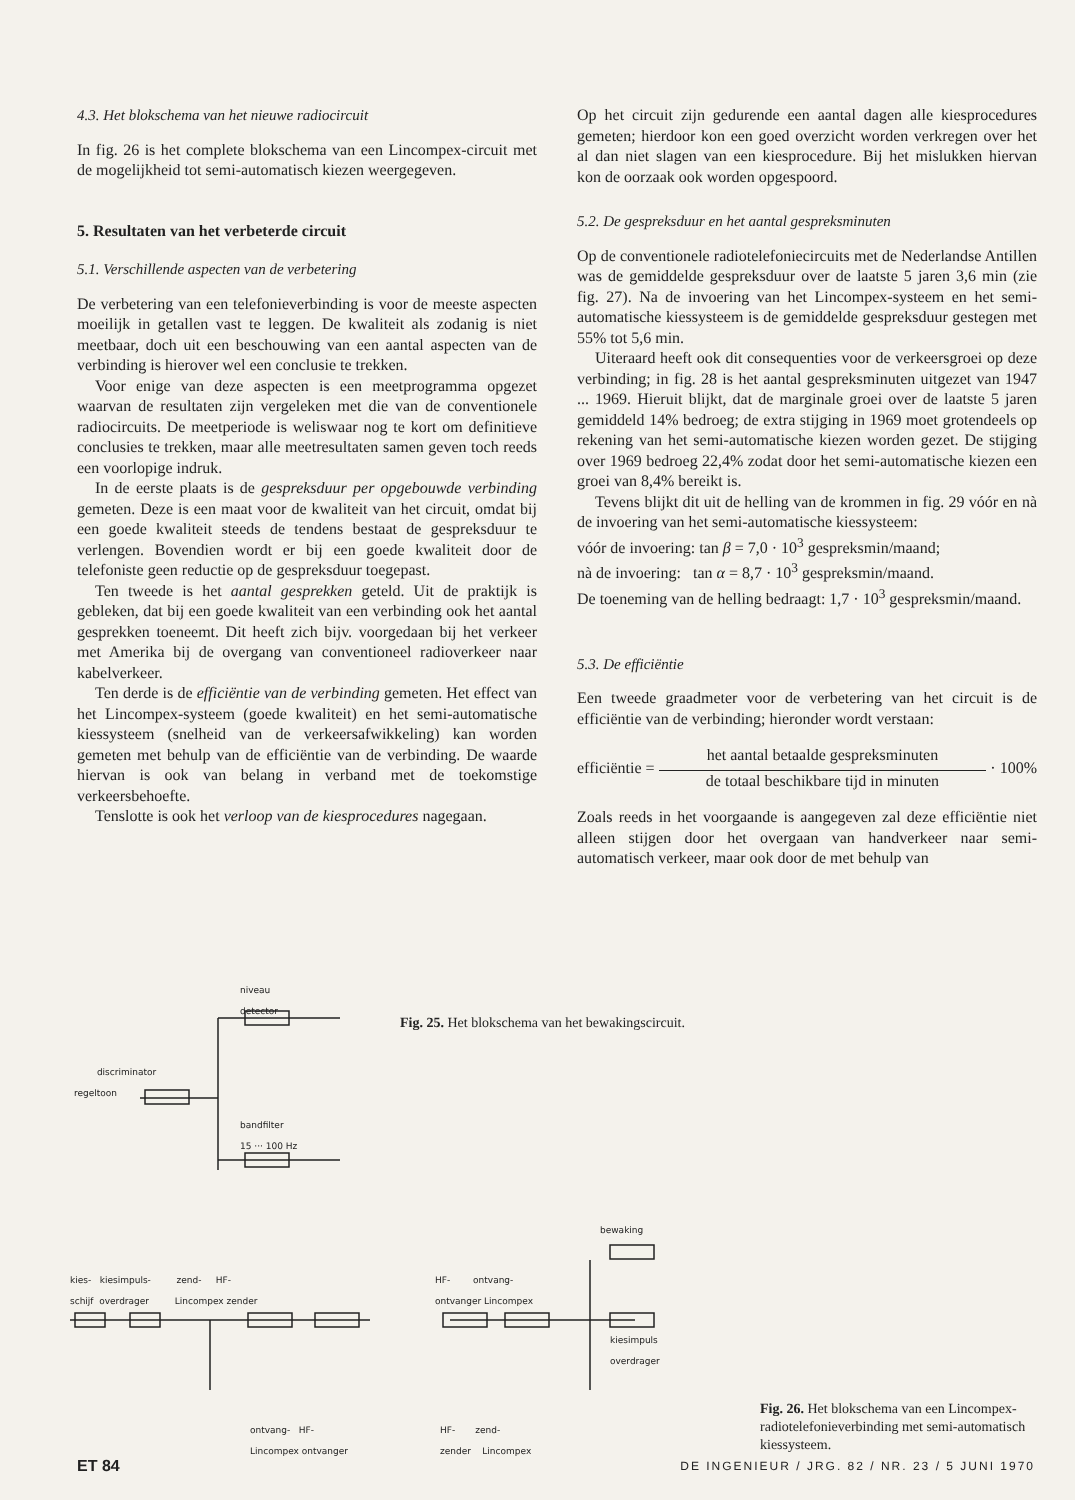4.3. Het blokschema van het nieuwe radiocircuit
In fig. 26 is het complete blokschema van een Lincompex-circuit met de mogelijkheid tot semi-automatisch kiezen weergegeven.
5. Resultaten van het verbeterde circuit
5.1. Verschillende aspecten van de verbetering
De verbetering van een telefonieverbinding is voor de meeste aspecten moeilijk in getallen vast te leggen. De kwaliteit als zodanig is niet meetbaar, doch uit een beschouwing van een aantal aspecten van de verbinding is hierover wel een conclusie te trekken.
Voor enige van deze aspecten is een meetprogramma opgezet waarvan de resultaten zijn vergeleken met die van de conventionele radiocircuits. De meetperiode is weliswaar nog te kort om definitieve conclusies te trekken, maar alle meetresultaten samen geven toch reeds een voorlopige indruk.
In de eerste plaats is de gespreksduur per opgebouwde verbinding gemeten. Deze is een maat voor de kwaliteit van het circuit, omdat bij een goede kwaliteit steeds de tendens bestaat de gespreksduur te verlengen. Bovendien wordt er bij een goede kwaliteit door de telefoniste geen reductie op de gespreksduur toegepast.
Ten tweede is het aantal gesprekken geteld. Uit de praktijk is gebleken, dat bij een goede kwaliteit van een verbinding ook het aantal gesprekken toeneemt. Dit heeft zich bijv. voorgedaan bij het verkeer met Amerika bij de overgang van conventioneel radioverkeer naar kabelverkeer.
Ten derde is de efficiëntie van de verbinding gemeten. Het effect van het Lincompex-systeem (goede kwaliteit) en het semi-automatische kiessysteem (snelheid van de verkeersafwikkeling) kan worden gemeten met behulp van de efficiëntie van de verbinding. De waarde hiervan is ook van belang in verband met de toekomstige verkeersbehoefte.
Tenslotte is ook het verloop van de kiesprocedures nagegaan.
Op het circuit zijn gedurende een aantal dagen alle kiesprocedures gemeten; hierdoor kon een goed overzicht worden verkregen over het al dan niet slagen van een kiesprocedure. Bij het mislukken hiervan kon de oorzaak ook worden opgespoord.
5.2. De gespreksduur en het aantal gespreksminuten
Op de conventionele radiotelefoniecircuits met de Nederlandse Antillen was de gemiddelde gespreksduur over de laatste 5 jaren 3,6 min (zie fig. 27). Na de invoering van het Lincompex-systeem en het semi-automatische kiessysteem is de gemiddelde gespreksduur gestegen met 55% tot 5,6 min.
Uiteraard heeft ook dit consequenties voor de verkeersgroei op deze verbinding; in fig. 28 is het aantal gespreksminuten uitgezet van 1947 ... 1969. Hieruit blijkt, dat de marginale groei over de laatste 5 jaren gemiddeld 14% bedroeg; de extra stijging in 1969 moet grotendeels op rekening van het semi-automatische kiezen worden gezet. De stijging over 1969 bedroeg 22,4% zodat door het semi-automatische kiezen een groei van 8,4% bereikt is.
Tevens blijkt dit uit de helling van de krommen in fig. 29 vóór en nà de invoering van het semi-automatische kiessysteem:
vóór de invoering: tan β = 7,0 · 10<sup>3</sup> gespreksmin/maand;
nà de invoering: tan α = 8,7 · 10<sup>3</sup> gespreksmin/maand.
De toeneming van de helling bedraagt: 1,7 · 10<sup>3</sup> gespreksmin/maand.
5.3. De efficiëntie
Een tweede graadmeter voor de verbetering van het circuit is de efficiëntie van de verbinding; hieronder wordt verstaan:
efficiëntie =
het aantal betaalde gespreksminuten
de totaal beschikbare tijd in minuten
· 100%
Zoals reeds in het voorgaande is aangegeven zal deze efficiëntie niet alleen stijgen door het overgaan van handverkeer naar semi-automatisch verkeer, maar ook door de met behulp van
niveau
detector
discriminator
regeltoon
bandfilter
15 ··· 100 Hz
Fig. 25. Het blokschema van het bewakingscircuit.
bewaking
kies- kiesimpuls- zend- HF-
schijf overdrager Lincompex zender
HF- ontvang-
ontvanger Lincompex
kiesimpuls
overdrager
Fig. 26. Het blokschema van een Lincompex-radiotelefonieverbinding met semi-automatisch kiessysteem.
ontvang- HF-
Lincompex ontvanger
HF- zend-
zender Lincompex
ET 84 DE INGENIEUR / JRG. 82 / NR. 23 / 5 JUNI 1970